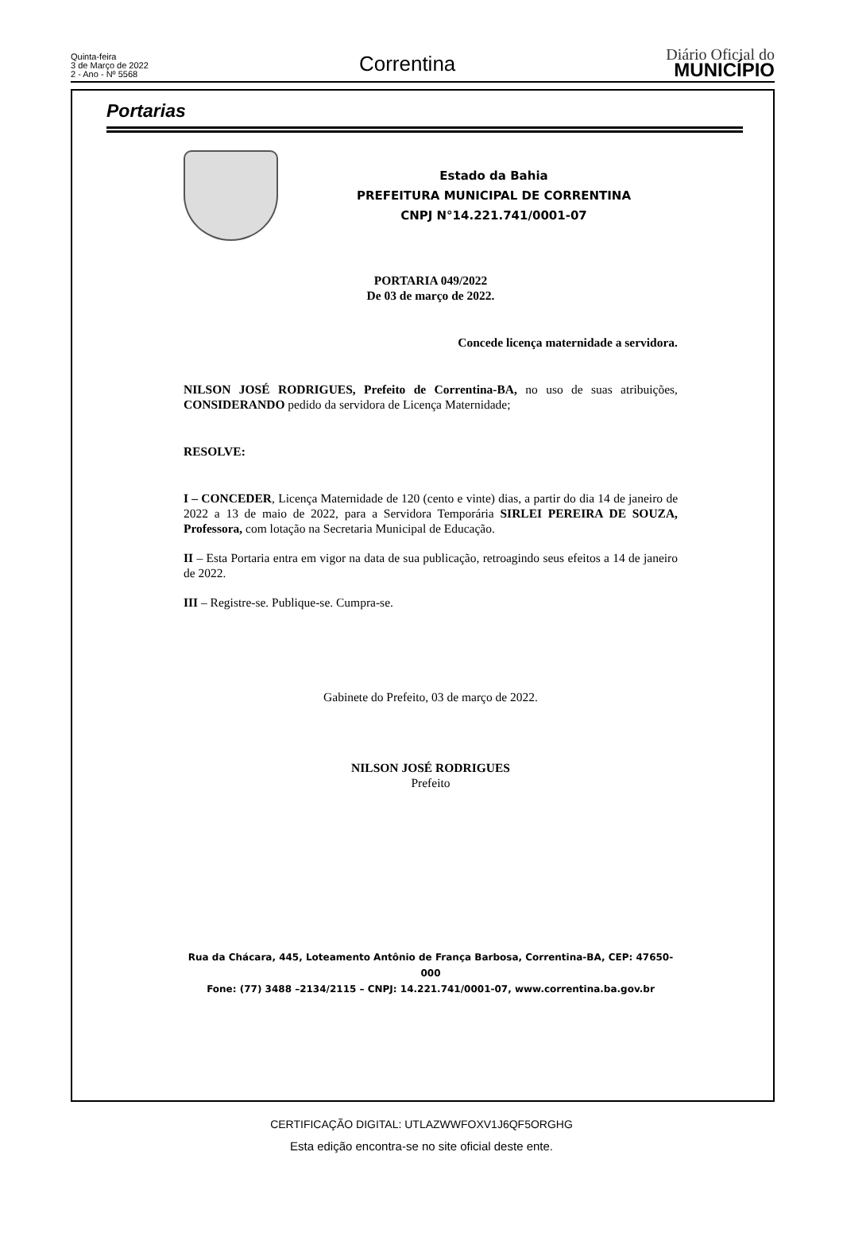Quinta-feira
3 de Março de 2022
2 - Ano - Nº 5568
Correntina
Diário Oficial do
MUNICÍPIO
Portarias
Estado da Bahia
PREFEITURA MUNICIPAL DE CORRENTINA
CNPJ N°14.221.741/0001-07
PORTARIA 049/2022
De 03 de março de 2022.
Concede licença maternidade a servidora.
NILSON JOSÉ RODRIGUES, Prefeito de Correntina-BA, no uso de suas atribuições, CONSIDERANDO pedido da servidora de Licença Maternidade;
RESOLVE:
I – CONCEDER, Licença Maternidade de 120 (cento e vinte) dias, a partir do dia 14 de janeiro de 2022 a 13 de maio de 2022, para a Servidora Temporária SIRLEI PEREIRA DE SOUZA, Professora, com lotação na Secretaria Municipal de Educação.
II – Esta Portaria entra em vigor na data de sua publicação, retroagindo seus efeitos a 14 de janeiro de 2022.
III – Registre-se. Publique-se. Cumpra-se.
Gabinete do Prefeito, 03 de março de 2022.
NILSON JOSÉ RODRIGUES
Prefeito
Rua da Chácara, 445, Loteamento Antônio de França Barbosa, Correntina-BA, CEP: 47650-000
Fone: (77) 3488 –2134/2115 – CNPJ: 14.221.741/0001-07, www.correntina.ba.gov.br
CERTIFICAÇÃO DIGITAL: UTLAZWWFOXV1J6QF5ORGHG
Esta edição encontra-se no site oficial deste ente.